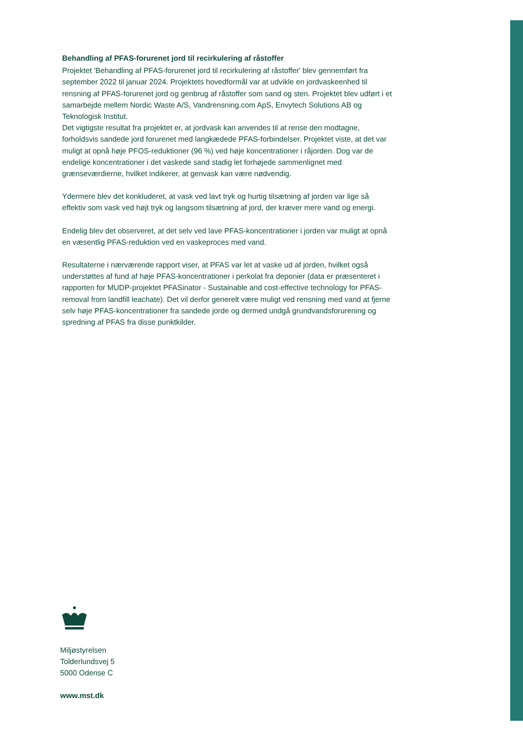Behandling af PFAS-forurenet jord til recirkulering af råstoffer
Projektet 'Behandling af PFAS-forurenet jord til recirkulering af råstoffer' blev gennemført fra september 2022 til januar 2024. Projektets hovedformål var at udvikle en jordvaskeenhed til rensning af PFAS-forurenet jord og genbrug af råstoffer som sand og sten. Projektet blev udført i et samarbejde mellem Nordic Waste A/S, Vandrensning.com ApS, Envytech Solutions AB og Teknologisk Institut.
Det vigtigste resultat fra projektet er, at jordvask kan anvendes til at rense den modtagne, forholdsvis sandede jord forurenet med langkædede PFAS-forbindelser. Projektet viste, at det var muligt at opnå høje PFOS-reduktioner (96 %) ved høje koncentrationer i råjorden. Dog var de endelige koncentrationer i det vaskede sand stadig let forhøjede sammenlignet med grænseværdierne, hvilket indikerer, at genvask kan være nødvendig.
Ydermere blev det konkluderet, at vask ved lavt tryk og hurtig tilsætning af jorden var lige så effektiv som vask ved højt tryk og langsom tilsætning af jord, der kræver mere vand og energi.
Endelig blev det observeret, at det selv ved lave PFAS-koncentrationer i jorden var muligt at opnå en væsentlig PFAS-reduktion ved en vaskeproces med vand.
Resultaterne i nærværende rapport viser, at PFAS var let at vaske ud af jorden, hvilket også understøttes af fund af høje PFAS-koncentrationer i perkolat fra deponier (data er præsenteret i rapporten for MUDP-projektet PFASinator - Sustainable and cost-effective technology for PFAS-removal from landfill leachate). Det vil derfor generelt være muligt ved rensning med vand at fjerne selv høje PFAS-koncentrationer fra sandede jorde og dermed undgå grundvandsforurening og spredning af PFAS fra disse punktkilder.
Miljøstyrelsen
Tolderlundsvej 5
5000 Odense C
www.mst.dk